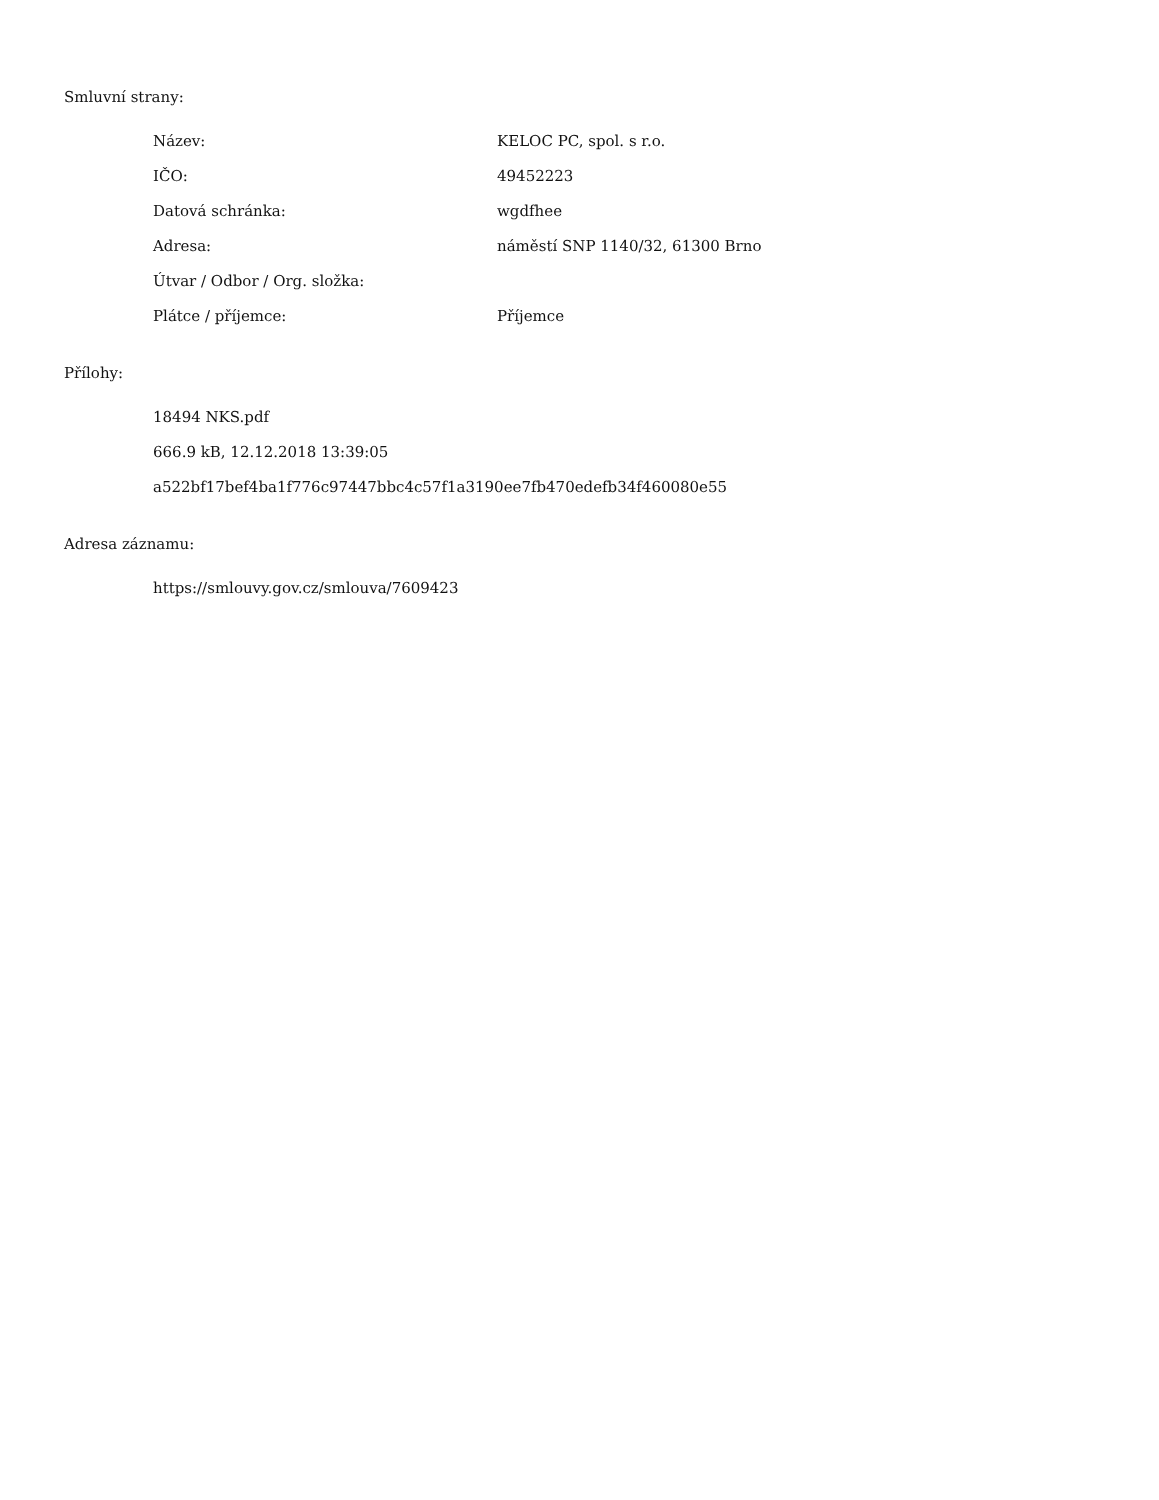Smluvní strany:
| Název: | KELOC PC, spol. s r.o. |
| IČO: | 49452223 |
| Datová schránka: | wgdfhee |
| Adresa: | náměstí SNP 1140/32, 61300 Brno |
| Útvar / Odbor / Org. složka: | |
| Plátce / příjemce: | Příjemce |
Přílohy:
18494 NKS.pdf
666.9 kB, 12.12.2018 13:39:05
a522bf17bef4ba1f776c97447bbc4c57f1a3190ee7fb470edefb34f460080e55
Adresa záznamu:
https://smlouvy.gov.cz/smlouva/7609423